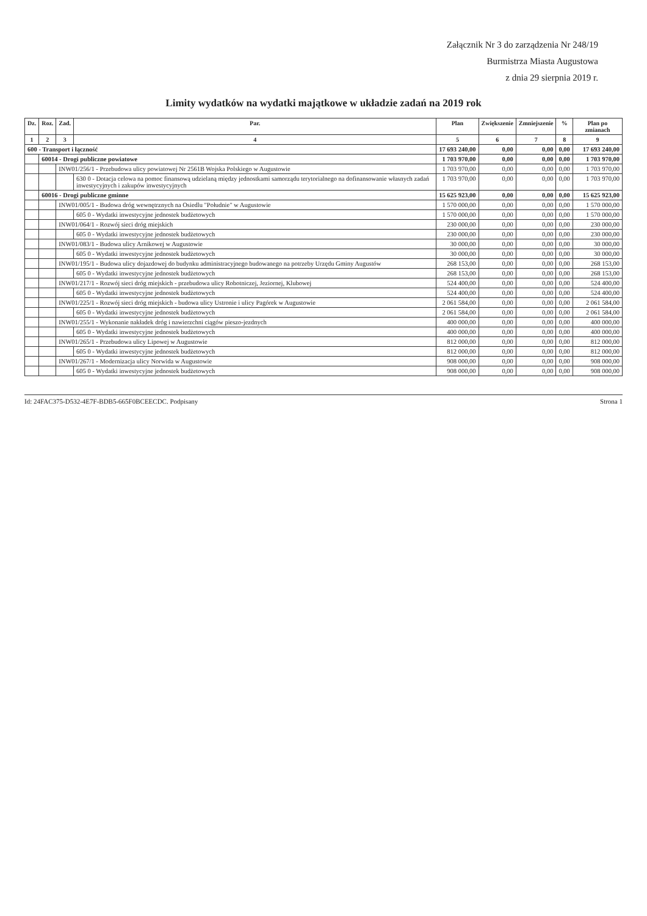Załącznik Nr 3 do zarządzenia Nr 248/19
Burmistrza Miasta Augustowa
z dnia 29 sierpnia 2019 r.
Limity wydatków na wydatki majątkowe w układzie zadań na 2019 rok
| Dz. | Roz. | Zad. | Par. | Plan | Zwiększenie | Zmniejszenie | % | Plan po zmianach |
| --- | --- | --- | --- | --- | --- | --- | --- | --- |
| 1 | 2 | 3 | 4 | 5 | 6 | 7 | 8 | 9 |
| 600 - Transport i łączność | | | | 17 693 240,00 | 0,00 | 0,00 | 0,00 | 17 693 240,00 |
| | 60014 - Drogi publiczne powiatowe | | | 1 703 970,00 | 0,00 | 0,00 | 0,00 | 1 703 970,00 |
| | | INW01/256/1 - Przebudowa ulicy powiatowej Nr 2561B Wojska Polskiego w Augustowie | | 1 703 970,00 | 0,00 | 0,00 | 0,00 | 1 703 970,00 |
| | | | 630 0 - Dotacja celowa na pomoc finansową udzielaną między jednostkami samorządu terytorialnego na dofinansowanie własnych zadań inwestycyjnych i zakupów inwestycyjnych | 1 703 970,00 | 0,00 | 0,00 | 0,00 | 1 703 970,00 |
| | 60016 - Drogi publiczne gminne | | | 15 625 923,00 | 0,00 | 0,00 | 0,00 | 15 625 923,00 |
| | | INW01/005/1 - Budowa dróg wewnętrznych na Osiedlu "Południe" w Augustowie | | 1 570 000,00 | 0,00 | 0,00 | 0,00 | 1 570 000,00 |
| | | | 605 0 - Wydatki inwestycyjne jednostek budżetowych | 1 570 000,00 | 0,00 | 0,00 | 0,00 | 1 570 000,00 |
| | | INW01/064/1 - Rozwój sieci dróg miejskich | | 230 000,00 | 0,00 | 0,00 | 0,00 | 230 000,00 |
| | | | 605 0 - Wydatki inwestycyjne jednostek budżetowych | 230 000,00 | 0,00 | 0,00 | 0,00 | 230 000,00 |
| | | INW01/083/1 - Budowa ulicy Arnikowej w Augustowie | | 30 000,00 | 0,00 | 0,00 | 0,00 | 30 000,00 |
| | | | 605 0 - Wydatki inwestycyjne jednostek budżetowych | 30 000,00 | 0,00 | 0,00 | 0,00 | 30 000,00 |
| | | INW01/195/1 - Budowa ulicy dojazdowej do budynku administracyjnego budowanego na potrzeby Urzędu Gminy Augustów | | 268 153,00 | 0,00 | 0,00 | 0,00 | 268 153,00 |
| | | | 605 0 - Wydatki inwestycyjne jednostek budżetowych | 268 153,00 | 0,00 | 0,00 | 0,00 | 268 153,00 |
| | | INW01/217/1 - Rozwój sieci dróg miejskich - przebudowa ulicy Robotniczej, Jeziornej, Klubowej | | 524 400,00 | 0,00 | 0,00 | 0,00 | 524 400,00 |
| | | | 605 0 - Wydatki inwestycyjne jednostek budżetowych | 524 400,00 | 0,00 | 0,00 | 0,00 | 524 400,00 |
| | | INW01/225/1 - Rozwój sieci dróg miejskich - budowa ulicy Ustronie i ulicy Pagórek w Augustowie | | 2 061 584,00 | 0,00 | 0,00 | 0,00 | 2 061 584,00 |
| | | | 605 0 - Wydatki inwestycyjne jednostek budżetowych | 2 061 584,00 | 0,00 | 0,00 | 0,00 | 2 061 584,00 |
| | | INW01/255/1 - Wykonanie nakładek dróg i nawierzchni ciągów pieszo-jezdnych | | 400 000,00 | 0,00 | 0,00 | 0,00 | 400 000,00 |
| | | | 605 0 - Wydatki inwestycyjne jednostek budżetowych | 400 000,00 | 0,00 | 0,00 | 0,00 | 400 000,00 |
| | | INW01/265/1 - Przebudowa ulicy Lipowej w Augustowie | | 812 000,00 | 0,00 | 0,00 | 0,00 | 812 000,00 |
| | | | 605 0 - Wydatki inwestycyjne jednostek budżetowych | 812 000,00 | 0,00 | 0,00 | 0,00 | 812 000,00 |
| | | INW01/267/1 - Modernizacja ulicy Norwida w Augustowie | | 908 000,00 | 0,00 | 0,00 | 0,00 | 908 000,00 |
| | | | 605 0 - Wydatki inwestycyjne jednostek budżetowych | 908 000,00 | 0,00 | 0,00 | 0,00 | 908 000,00 |
Id: 24FAC375-D532-4E7F-BDB5-665F0BCEECDC. Podpisany Strona 1